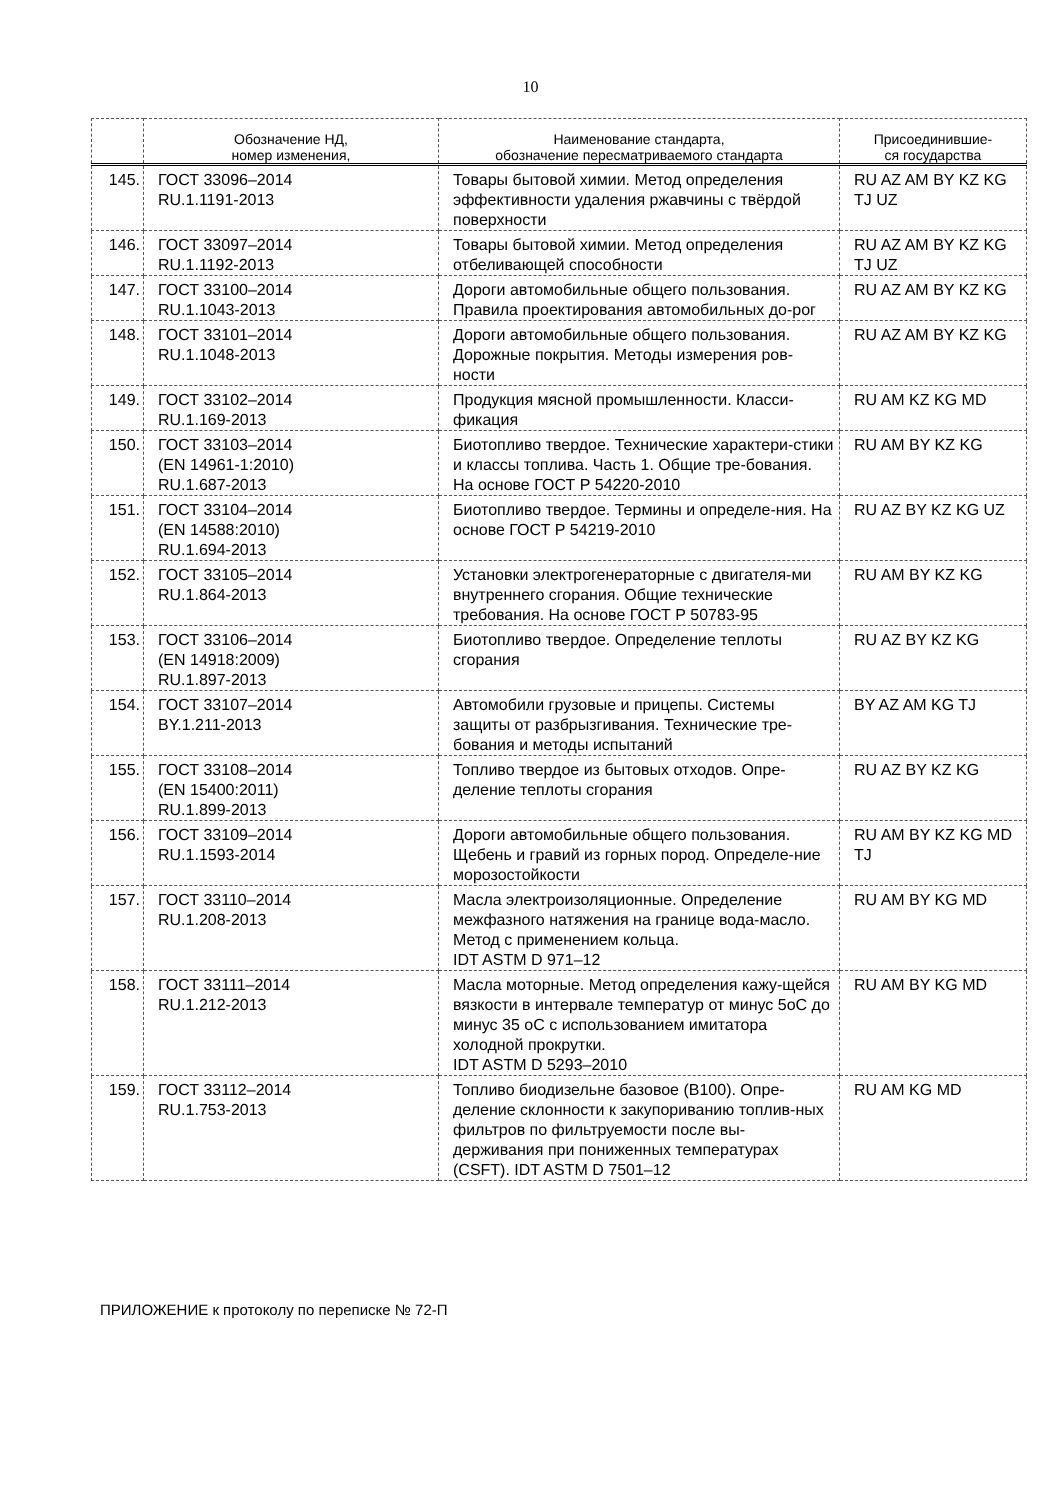10
| | Обозначение НД, номер изменения, | Наименование стандарта, обозначение пересматриваемого стандарта | Присоединившие- ся государства |
| --- | --- | --- | --- |
| 145. | ГОСТ 33096–2014 RU.1.1191-2013 | Товары бытовой химии. Метод определения эффективности удаления ржавчины с твёрдой поверхности | RU AZ AM BY KZ KG TJ UZ |
| 146. | ГОСТ 33097–2014 RU.1.1192-2013 | Товары бытовой химии. Метод определения отбеливающей способности | RU AZ AM BY KZ KG TJ UZ |
| 147. | ГОСТ 33100–2014 RU.1.1043-2013 | Дороги автомобильные общего пользования. Правила проектирования автомобильных до-рог | RU AZ AM BY KZ KG |
| 148. | ГОСТ 33101–2014 RU.1.1048-2013 | Дороги автомобильные общего пользования. Дорожные покрытия. Методы измерения ров-ности | RU AZ AM BY KZ KG |
| 149. | ГОСТ 33102–2014 RU.1.169-2013 | Продукция мясной промышленности. Класси-фикация | RU AM KZ KG MD |
| 150. | ГОСТ 33103–2014 (EN 14961-1:2010) RU.1.687-2013 | Биотопливо твердое. Технические характери-стики и классы топлива. Часть 1. Общие тре-бования. На основе ГОСТ Р 54220-2010 | RU AM BY KZ KG |
| 151. | ГОСТ 33104–2014 (EN 14588:2010) RU.1.694-2013 | Биотопливо твердое. Термины и определе-ния. На основе ГОСТ Р 54219-2010 | RU AZ BY KZ KG UZ |
| 152. | ГОСТ 33105–2014 RU.1.864-2013 | Установки электрогенераторные с двигателя-ми внутреннего сгорания. Общие технические требования. На основе ГОСТ Р 50783-95 | RU AM BY KZ KG |
| 153. | ГОСТ 33106–2014 (EN 14918:2009) RU.1.897-2013 | Биотопливо твердое. Определение теплоты сгорания | RU AZ BY KZ KG |
| 154. | ГОСТ 33107–2014 BY.1.211-2013 | Автомобили грузовые и прицепы. Системы защиты от разбрызгивания. Технические тре-бования и методы испытаний | BY AZ AM KG TJ |
| 155. | ГОСТ 33108–2014 (EN 15400:2011) RU.1.899-2013 | Топливо твердое из бытовых отходов. Опре-деление теплоты сгорания | RU AZ BY KZ KG |
| 156. | ГОСТ 33109–2014 RU.1.1593-2014 | Дороги автомобильные общего пользования. Щебень и гравий из горных пород. Определе-ние морозостойкости | RU AM BY KZ KG MD TJ |
| 157. | ГОСТ 33110–2014 RU.1.208-2013 | Масла электроизоляционные. Определение межфазного натяжения на границе вода-масло. Метод с применением кольца. IDT ASTM D 971–12 | RU AM BY KG MD |
| 158. | ГОСТ 33111–2014 RU.1.212-2013 | Масла моторные. Метод определения кажу-щейся вязкости в интервале температур от минус 5оС до минус 35 оС с использованием имитатора холодной прокрутки. IDT ASTM D 5293–2010 | RU AM BY KG MD |
| 159. | ГОСТ 33112–2014 RU.1.753-2013 | Топливо биодизельне базовое (В100). Опре-деление склонности к закупориванию топлив-ных фильтров по фильтруемости после вы-держивания при пониженных температурах (CSFT). IDT ASTM D 7501–12 | RU AM KG MD |
ПРИЛОЖЕНИЕ к протоколу по переписке № 72-П